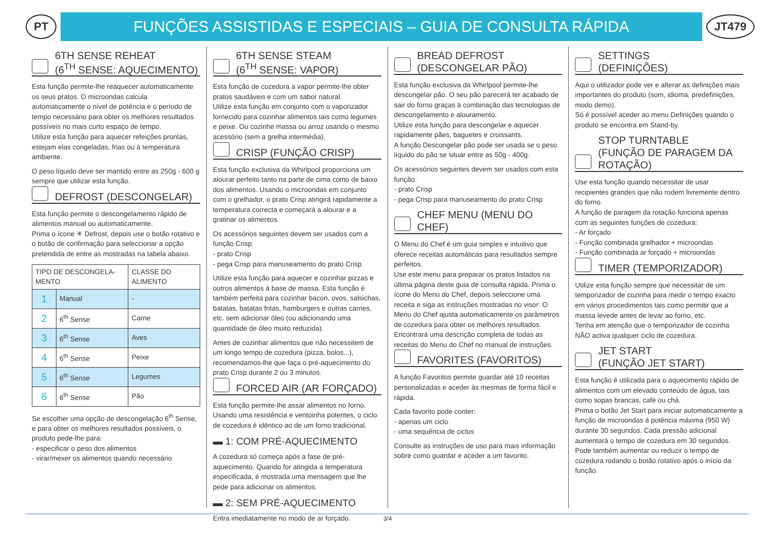PT
FUNÇÕES ASSISTIDAS E ESPECIAIS – GUIA DE CONSULTA RÁPIDA
JT479
6TH SENSE REHEAT
(6<sup>TH</sup> SENSE: AQUECIMENTO)
Esta função permite-lhe reaquecer automaticamente os seus pratos. O microondas calcula automaticamente o nível de potência e o período de tempo necessário para obter os melhores resultados possíveis no mais curto espaço de tempo.
Utilize esta função para aquecer refeições prontas, estejam elas congeladas, frias ou à temperatura ambiente.
O peso líquido deve ser mantido entre as 250g - 600 g sempre que utilizar esta função.
DEFROST (DESCONGELAR)
Esta função permite o descongelamento rápido de alimentos manual ou automaticamente.
Prima o ícone ✳ Defrost, depois use o botão rotativo e o botão de confirmação para seleccionar a opção pretendida de entre as mostradas na tabela abaixo.
| TIPO DE DESCONGELA-MENTO | | CLASSE DO ALIMENTO |
| --- | --- | --- |
| 1 | Manual | - |
| 2 | 6<sup>th</sup> Sense | Carne |
| 3 | 6<sup>th</sup> Sense | Aves |
| 4 | 6<sup>th</sup> Sense | Peixe |
| 5 | 6<sup>th</sup> Sense | Legumes |
| 6 | 6<sup>th</sup> Sense | Pão |
Se escolher uma opção de descongelação 6<sup>th</sup> Sense, e para obter os melhores resultados possíveis, o produto pede-lhe para:
- especificar o peso dos alimentos
- virar/mexer os alimentos quando necessário
6TH SENSE STEAM
(6<sup>TH</sup> SENSE: VAPOR)
Esta função de cozedura a vapor permite-lhe obter pratos saudáveis e com um sabor natural.
Utilize esta função em conjunto com o vaporizador fornecido para cozinhar alimentos tais como legumes e peixe. Ou cozinhe massa ou arroz usando o mesmo acessório (sem a grelha intermédia).
CRISP (FUNÇÃO CRISP)
Esta função exclusiva da Whirlpool proporciona um alourar perfeito tanto na parte de cima como de baixo dos alimentos. Usando o microondas em conjunto com o grelhador, o prato Crisp atingirá rapidamente a temperatura correcta e começará a alourar e a gratinar os alimentos.
Os acessórios seguintes devem ser usados com a função Crisp:
- prato Crisp
- pega Crisp para manuseamento do prato Crisp
Utilize esta função para aquecer e cozinhar pizzas e outros alimentos à base de massa. Esta função é também perfeita para cozinhar bacon, ovos, salsichas, batatas, batatas fritas, hamburgers e outras carnes, etc. sem adicionar óleo (ou adicionando uma quantidade de óleo muito reduzida).
Antes de cozinhar alimentos que não necessitem de um longo tempo de cozedura (pizza, bolos...), recomendamos-lhe que faça o pré-aquecimento do prato Crisp durante 2 ou 3 minutos.
FORCED AIR (AR FORÇADO)
Esta função permite-lhe assar alimentos no forno. Usando uma resistência e ventoinha potentes, o ciclo de cozedura é idêntico ao de um forno tradicional.
▬ 1: COM PRÉ-AQUECIMENTO
A cozedura só começa após a fase de pré-aquecimento. Quando for atingida a temperatura especificada, é mostrada uma mensagem que lhe pede para adicionar os alimentos.
▬ 2: SEM PRÉ-AQUECIMENTO
Entra imediatamente no modo de ar forçado.
BREAD DEFROST
(DESCONGELAR PÃO)
Esta função exclusiva da Whirlpool permite-lhe descongelar pão. O seu pão parecerá ter acabado de sair do forno graças à combinação das tecnologias de descongelamento e alouramento.
Utilize esta função para descongelar e aquecer rapidamente pães, baguetes e croissants.
A função Descongelar pão pode ser usada se o peso líquido do pão se situar entre as 50g - 400g.
Os acessórios seguintes devem ser usados com esta função:
- prato Crisp
- pega Crisp para manuseamento do prato Crisp
CHEF MENU (MENU DO CHEF)
O Menu do Chef é um guia simples e intuitivo que oferece receitas automáticas para resultados sempre perfeitos.
Use este menu para preparar os pratos listados na última página deste guia de consulta rápida. Prima o ícone do Menu do Chef, depois seleccione uma receita e siga as instruções mostradas no visor: O Menu do Chef ajusta automaticamente os parâmetros de cozedura para obter os melhores resultados.
Encontrará uma descrição completa de todas as receitas do Menu do Chef no manual de instruções.
FAVORITES (FAVORITOS)
A função Favoritos permite guardar até 10 receitas personalizadas e aceder às mesmas de forma fácil e rápida.
Cada favorito pode conter:
- apenas um ciclo
- uma sequência de ciclos
Consulte as instruções de uso para mais informação sobre como guardar e aceder a um favorito.
SETTINGS
(DEFINIÇÕES)
Aqui o utilizador pode ver e alterar as definições mais importantes do produto (som, idioma, predefinições, modo demo).
Só é possível aceder ao menu Definições quando o produto se encontra em Stand-by.
STOP TURNTABLE
(FUNÇÃO DE PARAGEM DA ROTAÇÃO)
Use esta função quando necessitar de usar recipientes grandes que não rodem livremente dentro do forno.
A função de paragem da rotação funciona apenas com as seguintes funções de cozedura:
- Ar forçado
- Função combinada grelhador + microondas
- Função combinada ar forçado + microondas
TIMER (TEMPORIZADOR)
Utilize esta função sempre que necessitar de um temporizador de cozinha para medir o tempo exacto em vários procedimentos tais como permitir que a massa levede antes de levar ao forno, etc.
Tenha em atenção que o temporizador de cozinha NÃO activa qualquer ciclo de cozedura.
JET START
(FUNÇÃO JET START)
Esta função é utilizada para o aquecimento rápido de alimentos com um elevado conteúdo de água, tais como sopas brancas, café ou chá.
Prima o botão Jet Start para iniciar automaticamente a função de microondas à potência máxima (950 W) durante 30 segundos. Cada pressão adicional aumentará o tempo de cozedura em 30 segundos. Pode também aumentar ou reduzir o tempo de cozedura rodando o botão rotativo após o início da função.
3/4